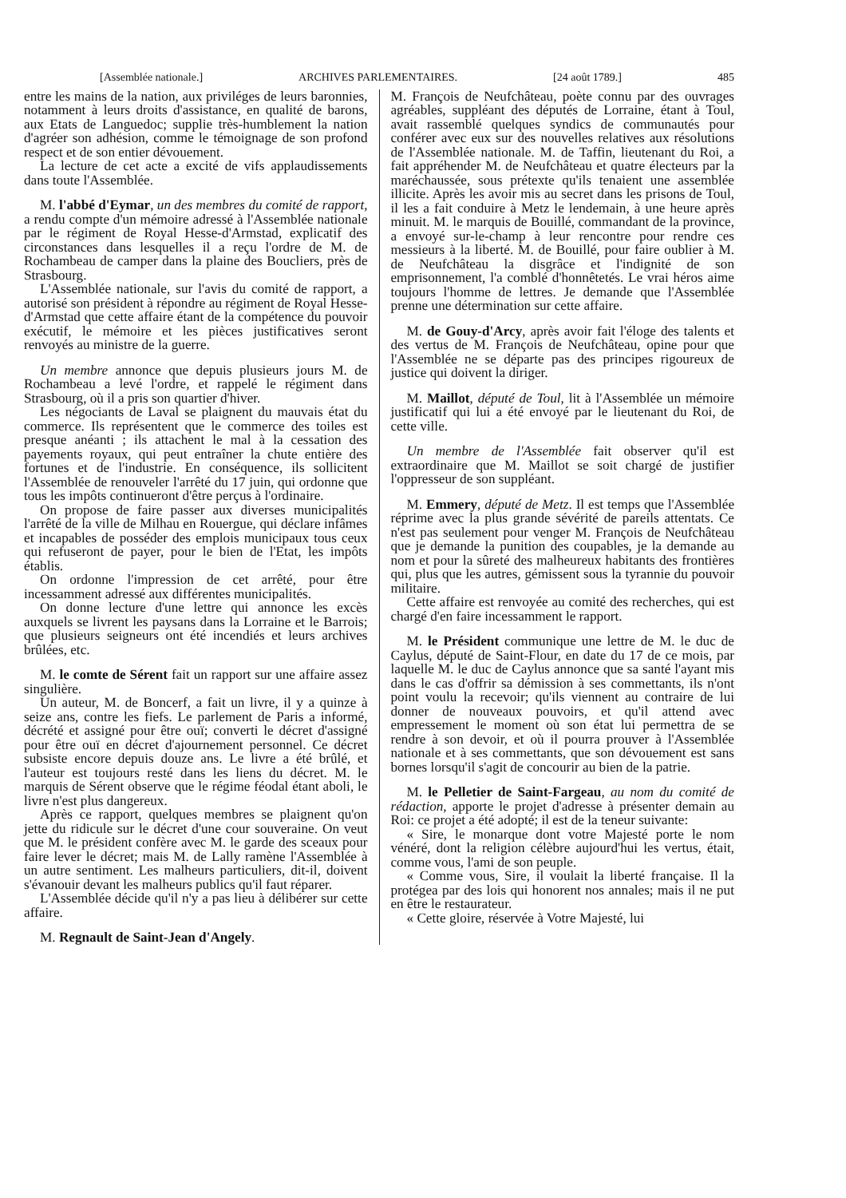[Assemblée nationale.] ARCHIVES PARLEMENTAIRES. [24 août 1789.] 485
entre les mains de la nation, aux priviléges de leurs baronnies, notamment à leurs droits d'assistance, en qualité de barons, aux Etats de Languedoc; supplie très-humblement la nation d'agréer son adhésion, comme le témoignage de son profond respect et de son entier dévouement.
La lecture de cet acte a excité de vifs applaudissements dans toute l'Assemblée.
M. l'abbé d'Eymar, un des membres du comité de rapport, a rendu compte d'un mémoire adressé à l'Assemblée nationale par le régiment de Royal Hesse-d'Armstad, explicatif des circonstances dans lesquelles il a reçu l'ordre de M. de Rochambeau de camper dans la plaine des Boucliers, près de Strasbourg.
L'Assemblée nationale, sur l'avis du comité de rapport, a autorisé son président à répondre au régiment de Royal Hesse-d'Armstad que cette affaire étant de la compétence du pouvoir exécutif, le mémoire et les pièces justificatives seront renvoyés au ministre de la guerre.
Un membre annonce que depuis plusieurs jours M. de Rochambeau a levé l'ordre, et rappelé le régiment dans Strasbourg, où il a pris son quartier d'hiver.
Les négociants de Laval se plaignent du mauvais état du commerce. Ils représentent que le commerce des toiles est presque anéanti ; ils attachent le mal à la cessation des payements royaux, qui peut entraîner la chute entière des fortunes et de l'industrie. En conséquence, ils sollicitent l'Assemblée de renouveler l'arrêté du 17 juin, qui ordonne que tous les impôts continueront d'être perçus à l'ordinaire.
On propose de faire passer aux diverses municipalités l'arrêté de la ville de Milhau en Rouergue, qui déclare infâmes et incapables de posséder des emplois municipaux tous ceux qui refuseront de payer, pour le bien de l'Etat, les impôts établis.
On ordonne l'impression de cet arrêté, pour être incessamment adressé aux différentes municipalités.
On donne lecture d'une lettre qui annonce les excès auxquels se livrent les paysans dans la Lorraine et le Barrois; que plusieurs seigneurs ont été incendiés et leurs archives brûlées, etc.
M. le comte de Sérent fait un rapport sur une affaire assez singulière.
Un auteur, M. de Boncerf, a fait un livre, il y a quinze à seize ans, contre les fiefs. Le parlement de Paris a informé, décrété et assigné pour être ouï; converti le décret d'assigné pour être ouï en décret d'ajournement personnel. Ce décret subsiste encore depuis douze ans. Le livre a été brûlé, et l'auteur est toujours resté dans les liens du décret. M. le marquis de Sérent observe que le régime féodal étant aboli, le livre n'est plus dangereux.
Après ce rapport, quelques membres se plaignent qu'on jette du ridicule sur le décret d'une cour souveraine. On veut que M. le président confère avec M. le garde des sceaux pour faire lever le décret; mais M. de Lally ramène l'Assemblée à un autre sentiment. Les malheurs particuliers, dit-il, doivent s'évanouir devant les malheurs publics qu'il faut réparer.
L'Assemblée décide qu'il n'y a pas lieu à délibérer sur cette affaire.
M. Regnault de Saint-Jean d'Angely.
M. François de Neufchâteau, poète connu par des ouvrages agréables, suppléant des députés de Lorraine, étant à Toul, avait rassemblé quelques syndics de communautés pour conférer avec eux sur des nouvelles relatives aux résolutions de l'Assemblée nationale. M. de Taffin, lieutenant du Roi, a fait appréhender M. de Neufchâteau et quatre électeurs par la maréchaussée, sous prétexte qu'ils tenaient une assemblée illicite. Après les avoir mis au secret dans les prisons de Toul, il les a fait conduire à Metz le lendemain, à une heure après minuit. M. le marquis de Bouillé, commandant de la province, a envoyé sur-le-champ à leur rencontre pour rendre ces messieurs à la liberté. M. de Bouillé, pour faire oublier à M. de Neufchâteau la disgrâce et l'indignité de son emprisonnement, l'a comblé d'honnêtetés. Le vrai héros aime toujours l'homme de lettres. Je demande que l'Assemblée prenne une détermination sur cette affaire.
M. de Gouy-d'Arcy, après avoir fait l'éloge des talents et des vertus de M. François de Neufchâteau, opine pour que l'Assemblée ne se départe pas des principes rigoureux de justice qui doivent la diriger.
M. Maillot, député de Toul, lit à l'Assemblée un mémoire justificatif qui lui a été envoyé par le lieutenant du Roi, de cette ville.
Un membre de l'Assemblée fait observer qu'il est extraordinaire que M. Maillot se soit chargé de justifier l'oppresseur de son suppléant.
M. Emmery, député de Metz. Il est temps que l'Assemblée réprime avec la plus grande sévérité de pareils attentats. Ce n'est pas seulement pour venger M. François de Neufchâteau que je demande la punition des coupables, je la demande au nom et pour la sûreté des malheureux habitants des frontières qui, plus que les autres, gémissent sous la tyrannie du pouvoir militaire.
Cette affaire est renvoyée au comité des recherches, qui est chargé d'en faire incessamment le rapport.
M. le Président communique une lettre de M. le duc de Caylus, député de Saint-Flour, en date du 17 de ce mois, par laquelle M. le duc de Caylus annonce que sa santé l'ayant mis dans le cas d'offrir sa démission à ses commettants, ils n'ont point voulu la recevoir; qu'ils viennent au contraire de lui donner de nouveaux pouvoirs, et qu'il attend avec empressement le moment où son état lui permettra de se rendre à son devoir, et où il pourra prouver à l'Assemblée nationale et à ses commettants, que son dévouement est sans bornes lorsqu'il s'agit de concourir au bien de la patrie.
M. le Pelletier de Saint-Fargeau, au nom du comité de rédaction, apporte le projet d'adresse à présenter demain au Roi: ce projet a été adopté; il est de la teneur suivante:
« Sire, le monarque dont votre Majesté porte le nom vénéré, dont la religion célèbre aujourd'hui les vertus, était, comme vous, l'ami de son peuple.
« Comme vous, Sire, il voulait la liberté française. Il la protégea par des lois qui honorent nos annales; mais il ne put en être le restaurateur.
« Cette gloire, réservée à Votre Majesté, lui